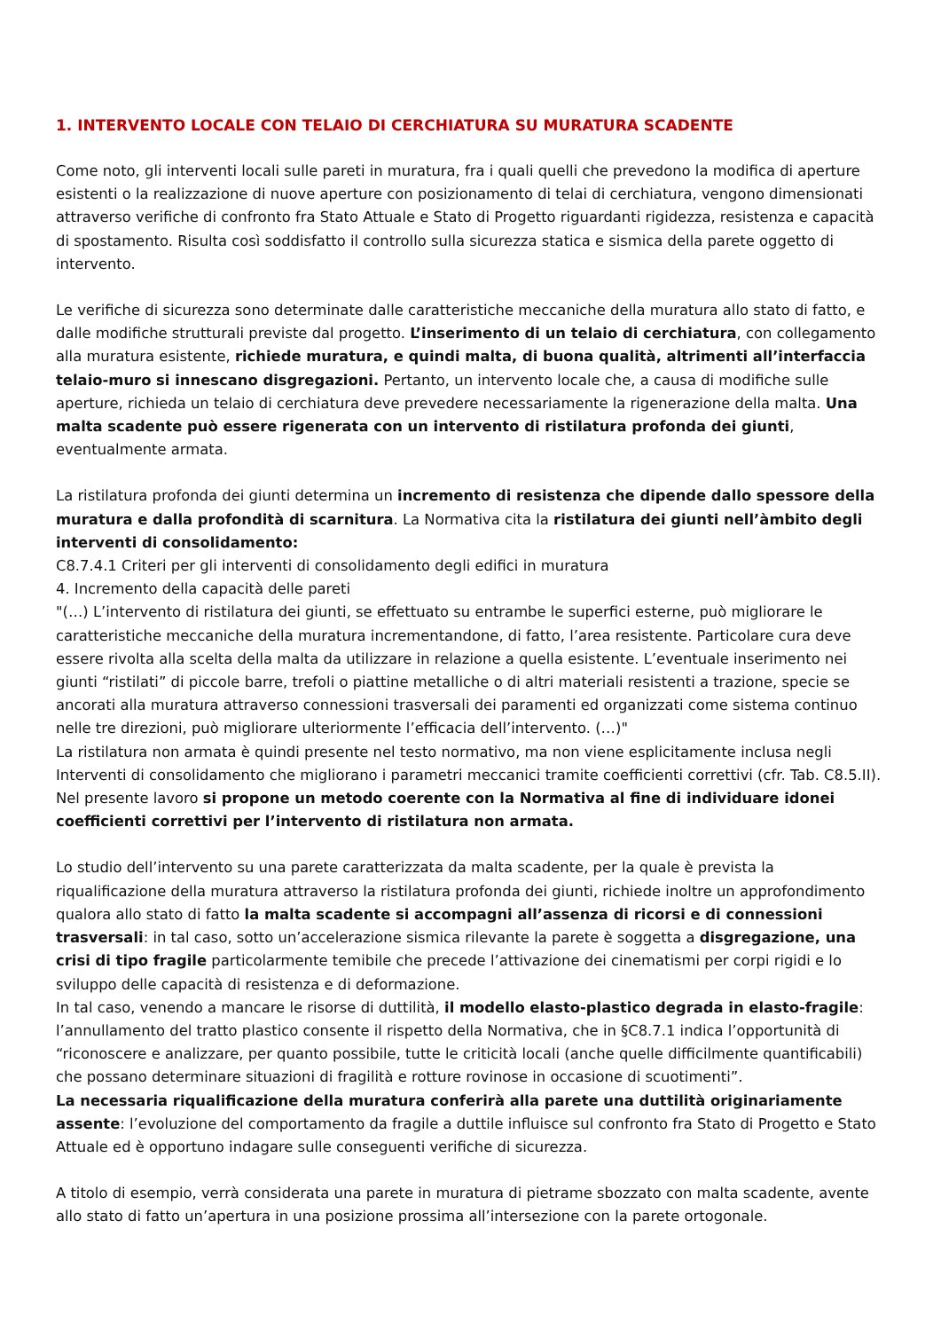1. INTERVENTO LOCALE CON TELAIO DI CERCHIATURA SU MURATURA SCADENTE
Come noto, gli interventi locali sulle pareti in muratura, fra i quali quelli che prevedono la modifica di aperture esistenti o la realizzazione di nuove aperture con posizionamento di telai di cerchiatura, vengono dimensionati attraverso verifiche di confronto fra Stato Attuale e Stato di Progetto riguardanti rigidezza, resistenza e capacità di spostamento. Risulta così soddisfatto il controllo sulla sicurezza statica e sismica della parete oggetto di intervento.
Le verifiche di sicurezza sono determinate dalle caratteristiche meccaniche della muratura allo stato di fatto, e dalle modifiche strutturali previste dal progetto. L’inserimento di un telaio di cerchiatura, con collegamento alla muratura esistente, richiede muratura, e quindi malta, di buona qualità, altrimenti all’interfaccia telaio-muro si innescano disgregazioni. Pertanto, un intervento locale che, a causa di modifiche sulle aperture, richieda un telaio di cerchiatura deve prevedere necessariamente la rigenerazione della malta. Una malta scadente può essere rigenerata con un intervento di ristilatura profonda dei giunti, eventualmente armata.
La ristilatura profonda dei giunti determina un incremento di resistenza che dipende dallo spessore della muratura e dalla profondità di scarnitura. La Normativa cita la ristilatura dei giunti nell’àmbito degli interventi di consolidamento:
C8.7.4.1 Criteri per gli interventi di consolidamento degli edifici in muratura
4. Incremento della capacità delle pareti
"(…) L’intervento di ristilatura dei giunti, se effettuato su entrambe le superfici esterne, può migliorare le caratteristiche meccaniche della muratura incrementandone, di fatto, l’area resistente. Particolare cura deve essere rivolta alla scelta della malta da utilizzare in relazione a quella esistente. L’eventuale inserimento nei giunti “ristilati” di piccole barre, trefoli o piattine metalliche o di altri materiali resistenti a trazione, specie se ancorati alla muratura attraverso connessioni trasversali dei paramenti ed organizzati come sistema continuo nelle tre direzioni, può migliorare ulteriormente l’efficacia dell’intervento. (…)"
La ristilatura non armata è quindi presente nel testo normativo, ma non viene esplicitamente inclusa negli Interventi di consolidamento che migliorano i parametri meccanici tramite coefficienti correttivi (cfr. Tab. C8.5.II). Nel presente lavoro si propone un metodo coerente con la Normativa al fine di individuare idonei coefficienti correttivi per l’intervento di ristilatura non armata.
Lo studio dell’intervento su una parete caratterizzata da malta scadente, per la quale è prevista la riqualificazione della muratura attraverso la ristilatura profonda dei giunti, richiede inoltre un approfondimento qualora allo stato di fatto la malta scadente si accompagni all’assenza di ricorsi e di connessioni trasversali: in tal caso, sotto un’accelerazione sismica rilevante la parete è soggetta a disgregazione, una crisi di tipo fragile particolarmente temibile che precede l’attivazione dei cinematismi per corpi rigidi e lo sviluppo delle capacità di resistenza e di deformazione.
In tal caso, venendo a mancare le risorse di duttilità, il modello elasto-plastico degrada in elasto-fragile: l’annullamento del tratto plastico consente il rispetto della Normativa, che in §C8.7.1 indica l’opportunità di “riconoscere e analizzare, per quanto possibile, tutte le criticità locali (anche quelle difficilmente quantificabili) che possano determinare situazioni di fragilità e rotture rovinose in occasione di scuotimenti”.
La necessaria riqualificazione della muratura conferirà alla parete una duttilità originariamente assente: l’evoluzione del comportamento da fragile a duttile influisce sul confronto fra Stato di Progetto e Stato Attuale ed è opportuno indagare sulle conseguenti verifiche di sicurezza.
A titolo di esempio, verrà considerata una parete in muratura di pietrame sbozzato con malta scadente, avente allo stato di fatto un’apertura in una posizione prossima all’intersezione con la parete ortogonale.